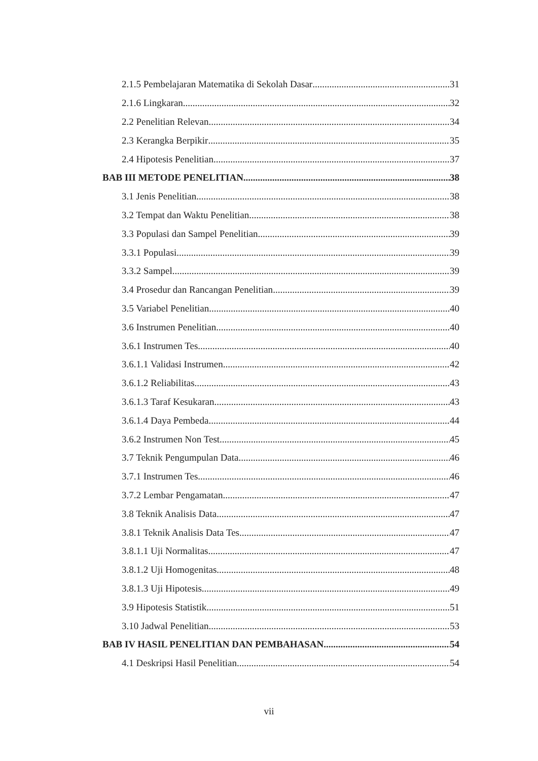2.1.5 Pembelajaran Matematika di Sekolah Dasar 31
2.1.6 Lingkaran 32
2.2 Penelitian Relevan 34
2.3 Kerangka Berpikir 35
2.4 Hipotesis Penelitian 37
BAB III METODE PENELITIAN 38
3.1 Jenis Penelitian 38
3.2 Tempat dan Waktu Penelitian 38
3.3 Populasi dan Sampel Penelitian 39
3.3.1 Populasi 39
3.3.2 Sampel 39
3.4 Prosedur dan Rancangan Penelitian 39
3.5 Variabel Penelitian 40
3.6 Instrumen Penelitian 40
3.6.1 Instrumen Tes 40
3.6.1.1 Validasi Instrumen 42
3.6.1.2 Reliabilitas 43
3.6.1.3 Taraf Kesukaran 43
3.6.1.4 Daya Pembeda 44
3.6.2 Instrumen Non Test 45
3.7 Teknik Pengumpulan Data 46
3.7.1 Instrumen Tes 46
3.7.2 Lembar Pengamatan 47
3.8 Teknik Analisis Data 47
3.8.1 Teknik Analisis Data Tes 47
3.8.1.1 Uji Normalitas 47
3.8.1.2 Uji Homogenitas 48
3.8.1.3 Uji Hipotesis 49
3.9 Hipotesis Statistik 51
3.10 Jadwal Penelitian 53
BAB IV HASIL PENELITIAN DAN PEMBAHASAN 54
4.1 Deskripsi Hasil Penelitian 54
vii